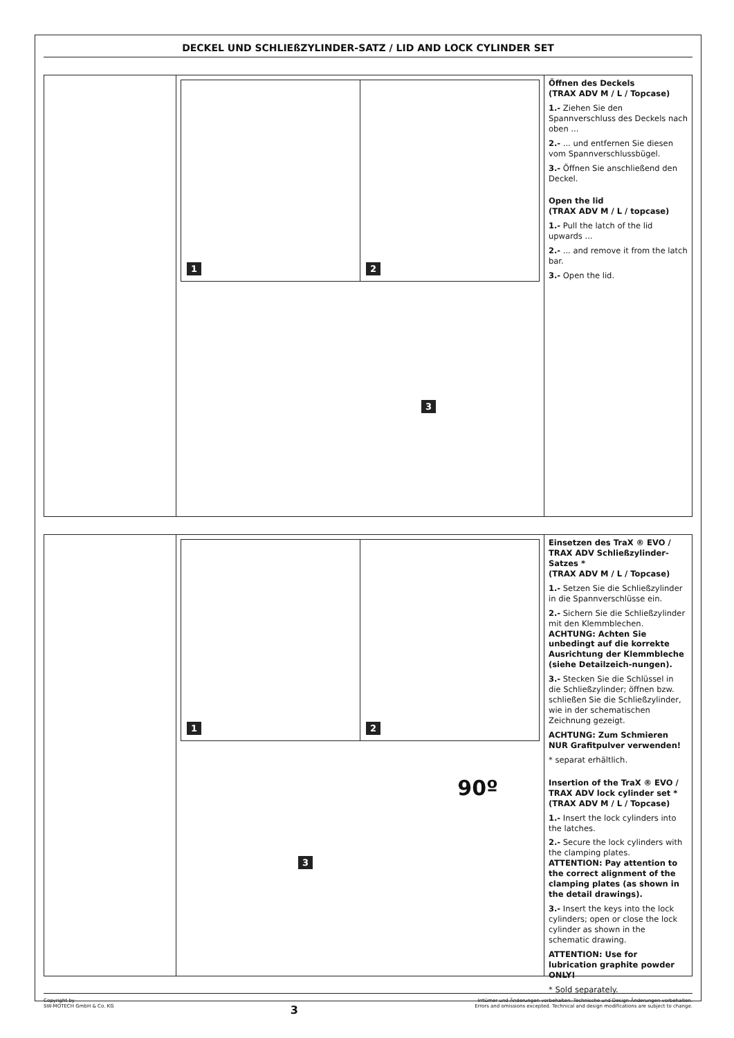DECKEL UND SCHLIEßZYLINDER-SATZ / LID AND LOCK CYLINDER SET
1 2
3
Öffnen des Deckels
(TRAX ADV M / L / Topcase)
1.- Ziehen Sie den Spannverschluss des Deckels nach oben ...
2.- ... und entfernen Sie diesen vom Spannverschlussbügel.
3.- Öffnen Sie anschließend den Deckel.
Open the lid
(TRAX ADV M / L / topcase)
1.- Pull the latch of the lid upwards ...
2.- ... and remove it from the latch bar.
3.- Open the lid.
1 2
90º
3
Einsetzen des TraX ® EVO / TRAX ADV Schließzylinder-Satzes *
(TRAX ADV M / L / Topcase)
1.- Setzen Sie die Schließzylinder in die Spannverschlüsse ein.
2.- Sichern Sie die Schließzylinder mit den Klemmblechen.
ACHTUNG: Achten Sie unbedingt auf die korrekte Ausrichtung der Klemmbleche (siehe Detailzeich-nungen).
3.- Stecken Sie die Schlüssel in die Schließzylinder; öffnen bzw. schließen Sie die Schließzylinder, wie in der schematischen Zeichnung gezeigt.
ACHTUNG: Zum Schmieren NUR Grafitpulver verwenden!
* separat erhältlich.
Insertion of the TraX ® EVO / TRAX ADV lock cylinder set *
(TRAX ADV M / L / Topcase)
1.- Insert the lock cylinders into the latches.
2.- Secure the lock cylinders with the clamping plates.
ATTENTION: Pay attention to the correct alignment of the clamping plates (as shown in the detail drawings).
3.- Insert the keys into the lock cylinders; open or close the lock cylinder as shown in the schematic drawing.
ATTENTION: Use for lubrication graphite powder ONLY!
* Sold separately.
Copyright by
SW-MOTECH GmbH & Co. KG
3
Irrtümer und Änderungen vorbehalten. Technische und Design-Änderungen vorbehalten.
Errors and omissions excepted. Technical and design modifications are subject to change.